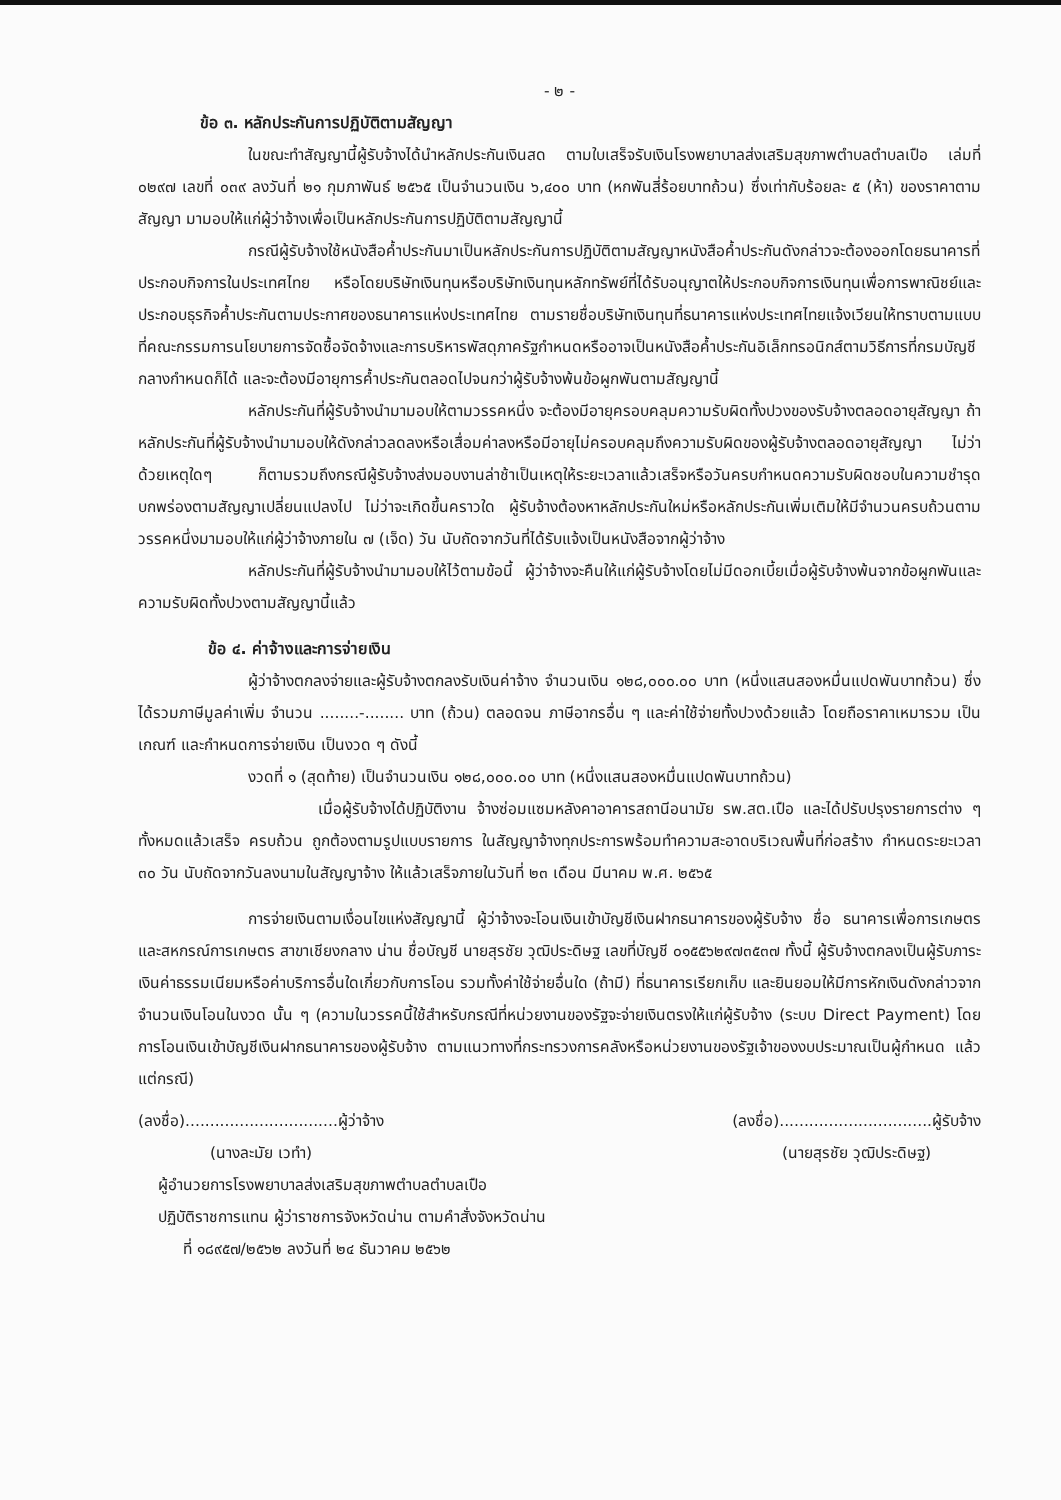- ๒ -
ข้อ ๓. หลักประกันการปฏิบัติตามสัญญา
ในขณะทำสัญญานี้ผู้รับจ้างได้นำหลักประกันเงินสด ตามใบเสร็จรับเงินโรงพยาบาลส่งเสริมสุขภาพตำบลตำบลเปือ เล่มที่ ๐๒๙๗ เลขที่ ๐๓๙ ลงวันที่ ๒๑ กุมภาพันธ์ ๒๕๖๕ เป็นจำนวนเงิน ๖,๔๐๐ บาท (หกพันสี่ร้อยบาทถ้วน) ซึ่งเท่ากับร้อยละ ๕ (ห้า) ของราคาตามสัญญา มามอบให้แก่ผู้ว่าจ้างเพื่อเป็นหลักประกันการปฏิบัติตามสัญญานี้
กรณีผู้รับจ้างใช้หนังสือค้ำประกันมาเป็นหลักประกันการปฏิบัติตามสัญญาหนังสือค้ำประกันดังกล่าวจะต้องออกโดยธนาคารที่ประกอบกิจการในประเทศไทย หรือโดยบริษัทเงินทุนหรือบริษัทเงินทุนหลักทรัพย์ที่ได้รับอนุญาตให้ประกอบกิจการเงินทุนเพื่อการพาณิชย์และประกอบธุรกิจค้ำประกันตามประกาศของธนาคารแห่งประเทศไทย ตามรายชื่อบริษัทเงินทุนที่ธนาคารแห่งประเทศไทยแจ้งเวียนให้ทราบตามแบบที่คณะกรรมการนโยบายการจัดซื้อจัดจ้างและการบริหารพัสดุภาครัฐกำหนดหรืออาจเป็นหนังสือค้ำประกันอิเล็กทรอนิกส์ตามวิธีการที่กรมบัญชีกลางกำหนดก็ได้ และจะต้องมีอายุการค้ำประกันตลอดไปจนกว่าผู้รับจ้างพ้นข้อผูกพันตามสัญญานี้
หลักประกันที่ผู้รับจ้างนำมามอบให้ตามวรรคหนึ่ง จะต้องมีอายุครอบคลุมความรับผิดทั้งปวงของรับจ้างตลอดอายุสัญญา ถ้าหลักประกันที่ผู้รับจ้างนำมามอบให้ดังกล่าวลดลงหรือเสื่อมค่าลงหรือมีอายุไม่ครอบคลุมถึงความรับผิดของผู้รับจ้างตลอดอายุสัญญา ไม่ว่าด้วยเหตุใดๆ ก็ตามรวมถึงกรณีผู้รับจ้างส่งมอบงานล่าช้าเป็นเหตุให้ระยะเวลาแล้วเสร็จหรือวันครบกำหนดความรับผิดชอบในความชำรุดบกพร่องตามสัญญาเปลี่ยนแปลงไป ไม่ว่าจะเกิดขึ้นคราวใด ผู้รับจ้างต้องหาหลักประกันใหม่หรือหลักประกันเพิ่มเติมให้มีจำนวนครบถ้วนตามวรรคหนึ่งมามอบให้แก่ผู้ว่าจ้างภายใน ๗ (เจ็ด) วัน นับถัดจากวันที่ได้รับแจ้งเป็นหนังสือจากผู้ว่าจ้าง
หลักประกันที่ผู้รับจ้างนำมามอบให้ไว้ตามข้อนี้ ผู้ว่าจ้างจะคืนให้แก่ผู้รับจ้างโดยไม่มีดอกเบี้ยเมื่อผู้รับจ้างพ้นจากข้อผูกพันและความรับผิดทั้งปวงตามสัญญานี้แล้ว
ข้อ ๔. ค่าจ้างและการจ่ายเงิน
ผู้ว่าจ้างตกลงจ่ายและผู้รับจ้างตกลงรับเงินค่าจ้าง จำนวนเงิน ๑๒๘,๐๐๐.๐๐ บาท (หนึ่งแสนสองหมื่นแปดพันบาทถ้วน) ซึ่งได้รวมภาษีมูลค่าเพิ่ม จำนวน ........-........ บาท (ถ้วน) ตลอดจน ภาษีอากรอื่น ๆ และค่าใช้จ่ายทั้งปวงด้วยแล้ว โดยถือราคาเหมารวม เป็นเกณฑ์ และกำหนดการจ่ายเงิน เป็นงวด ๆ ดังนี้
งวดที่ ๑ (สุดท้าย) เป็นจำนวนเงิน ๑๒๘,๐๐๐.๐๐ บาท (หนึ่งแสนสองหมื่นแปดพันบาทถ้วน)
เมื่อผู้รับจ้างได้ปฏิบัติงาน จ้างซ่อมแซมหลังคาอาคารสถานีอนามัย รพ.สต.เปือ และได้ปรับปรุงรายการต่าง ๆ ทั้งหมดแล้วเสร็จ ครบถ้วน ถูกต้องตามรูปแบบรายการ ในสัญญาจ้างทุกประการพร้อมทำความสะอาดบริเวณพื้นที่ก่อสร้าง กำหนดระยะเวลา ๓๐ วัน นับถัดจากวันลงนามในสัญญาจ้าง ให้แล้วเสร็จภายในวันที่ ๒๓ เดือน มีนาคม พ.ศ. ๒๕๖๕
การจ่ายเงินตามเงื่อนไขแห่งสัญญานี้ ผู้ว่าจ้างจะโอนเงินเข้าบัญชีเงินฝากธนาคารของผู้รับจ้าง ชื่อ ธนาคารเพื่อการเกษตรและสหกรณ์การเกษตร สาขาเชียงกลาง น่าน ชื่อบัญชี นายสุรชัย วุฒิประดิษฐ เลขที่บัญชี ๐๑๕๕๖๒๙๗๓๕๓๗ ทั้งนี้ ผู้รับจ้างตกลงเป็นผู้รับภาระเงินค่าธรรมเนียมหรือค่าบริการอื่นใดเกี่ยวกับการโอน รวมทั้งค่าใช้จ่ายอื่นใด (ถ้ามี) ที่ธนาคารเรียกเก็บ และยินยอมให้มีการหักเงินดังกล่าวจากจำนวนเงินโอนในงวด นั้น ๆ (ความในวรรคนี้ใช้สำหรับกรณีที่หน่วยงานของรัฐจะจ่ายเงินตรงให้แก่ผู้รับจ้าง (ระบบ Direct Payment) โดยการโอนเงินเข้าบัญชีเงินฝากธนาคารของผู้รับจ้าง ตามแนวทางที่กระทรวงการคลังหรือหน่วยงานของรัฐเจ้าของงบประมาณเป็นผู้กำหนด แล้วแต่กรณี)
(ลงชื่อ)...............................ผู้ว่าจ้าง
(นางละมัย เวทำ)
(ลงชื่อ)...............................ผู้รับจ้าง
(นายสุรชัย วุฒิประดิษฐ)
ผู้อำนวยการโรงพยาบาลส่งเสริมสุขภาพตำบลตำบลเปือ
ปฏิบัติราชการแทน ผู้ว่าราชการจังหวัดน่าน ตามคำสั่งจังหวัดน่าน
ที่ ๑๘๙๕๗/๒๕๖๒ ลงวันที่ ๒๔ ธันวาคม ๒๕๖๒